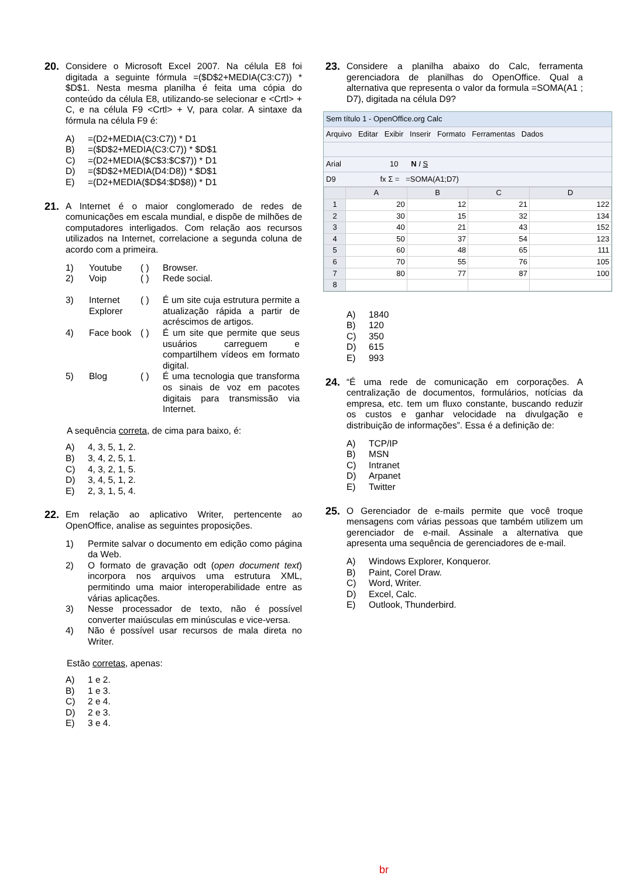20.
Considere o Microsoft Excel 2007. Na célula E8 foi digitada a seguinte fórmula =($D$2+MEDIA(C3:C7)) * $D$1. Nesta mesma planilha é feita uma cópia do conteúdo da célula E8, utilizando-se selecionar e <Crtl> + C, e na célula F9 <Crtl> + V, para colar. A sintaxe da fórmula na célula F9 é:
A) =(D2+MEDIA(C3:C7)) * D1
B) =($D$2+MEDIA(C3:C7)) * $D$1
C) =(D2+MEDIA($C$3:$C$7)) * D1
D) =($D$2+MEDIA(D4:D8)) * $D$1
E) =(D2+MEDIA($D$4:$D$8)) * D1
21.
A Internet é o maior conglomerado de redes de comunicações em escala mundial, e dispõe de milhões de computadores interligados. Com relação aos recursos utilizados na Internet, correlacione a segunda coluna de acordo com a primeira.
| 1) | Youtube | ( ) | Browser. |
| 2) | Voip | ( ) | Rede social. |
| 3) | Internet Explorer | ( ) | É um site cuja estrutura permite a atualização rápida a partir de acréscimos de artigos. |
| 4) | Face book | ( ) | É um site que permite que seus usuários carreguem e compartilhem vídeos em formato digital. |
| 5) | Blog | ( ) | É uma tecnologia que transforma os sinais de voz em pacotes digitais para transmissão via Internet. |
A sequência correta, de cima para baixo, é:
A) 4, 3, 5, 1, 2.
B) 3, 4, 2, 5, 1.
C) 4, 3, 2, 1, 5.
D) 3, 4, 5, 1, 2.
E) 2, 3, 1, 5, 4.
22.
Em relação ao aplicativo Writer, pertencente ao OpenOffice, analise as seguintes proposições.
1) Permite salvar o documento em edição como página da Web.
2) O formato de gravação odt (open document text) incorpora nos arquivos uma estrutura XML, permitindo uma maior interoperabilidade entre as várias aplicações.
3) Nesse processador de texto, não é possível converter maiúsculas em minúsculas e vice-versa.
4) Não é possível usar recursos de mala direta no Writer.
Estão corretas, apenas:
A) 1 e 2.
B) 1 e 3.
C) 2 e 4.
D) 2 e 3.
E) 3 e 4.
23.
Considere a planilha abaixo do Calc, ferramenta gerenciadora de planilhas do OpenOffice. Qual a alternativa que representa o valor da formula =SOMA(A1 ; D7), digitada na célula D9?
Sem título 1 - OpenOffice.org Calc
Arquivo Editar Exibir Inserir Formato Ferramentas Dados
Arial 10 N I S
D9 fx Σ = =SOMA(A1;D7)
| | A | B | C | D |
| --- | --- | --- | --- | --- |
| 1 | 20 | 12 | 21 | 122 |
| 2 | 30 | 15 | 32 | 134 |
| 3 | 40 | 21 | 43 | 152 |
| 4 | 50 | 37 | 54 | 123 |
| 5 | 60 | 48 | 65 | 111 |
| 6 | 70 | 55 | 76 | 105 |
| 7 | 80 | 77 | 87 | 100 |
| 8 | | | | |
A) 1840
B) 120
C) 350
D) 615
E) 993
24.
“É uma rede de comunicação em corporações. A centralização de documentos, formulários, notícias da empresa, etc. tem um fluxo constante, buscando reduzir os custos e ganhar velocidade na divulgação e distribuição de informações”. Essa é a definição de:
A) TCP/IP
B) MSN
C) Intranet
D) Arpanet
E) Twitter
25.
O Gerenciador de e-mails permite que você troque mensagens com várias pessoas que também utilizem um gerenciador de e-mail. Assinale a alternativa que apresenta uma sequência de gerenciadores de e-mail.
A) Windows Explorer, Konqueror.
B) Paint, Corel Draw.
C) Word, Writer.
D) Excel, Calc.
E) Outlook, Thunderbird.
br